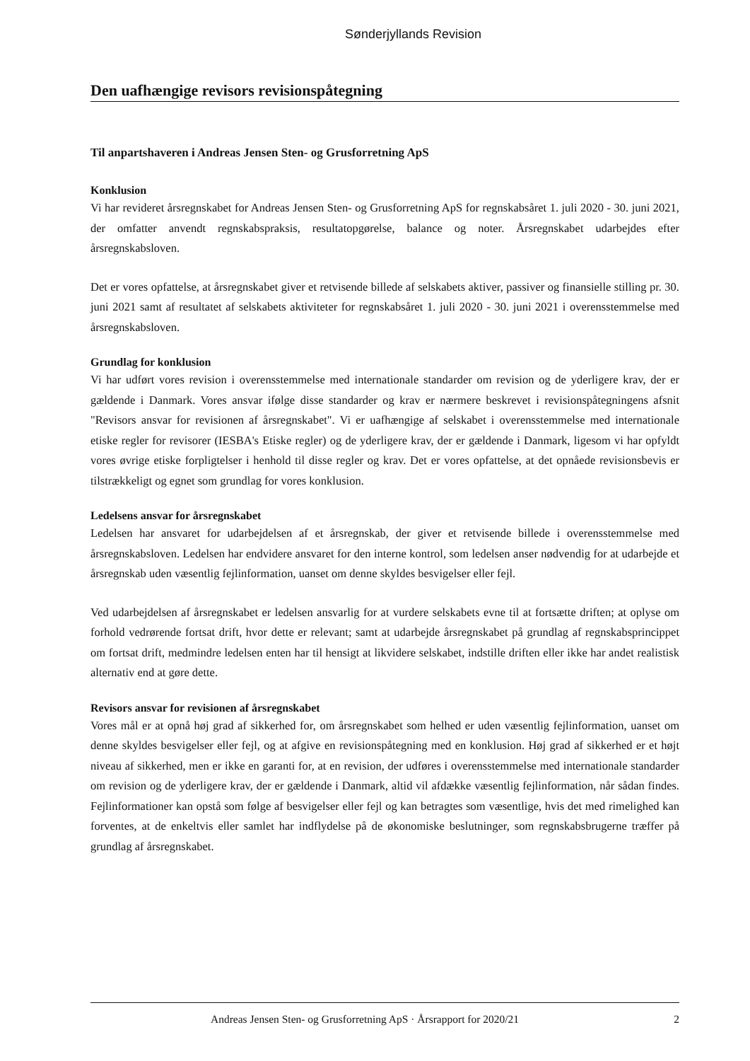Sønderjyllands Revision
Den uafhængige revisors revisionspåtegning
Til anpartshaveren i Andreas Jensen Sten- og Grusforretning ApS
Konklusion
Vi har revideret årsregnskabet for Andreas Jensen Sten- og Grusforretning ApS for regnskabsåret 1. juli 2020 - 30. juni 2021, der omfatter anvendt regnskabspraksis, resultatopgørelse, balance og noter. Årsregnskabet udarbejdes efter årsregnskabsloven.
Det er vores opfattelse, at årsregnskabet giver et retvisende billede af selskabets aktiver, passiver og finansielle stilling pr. 30. juni 2021 samt af resultatet af selskabets aktiviteter for regnskabsåret 1. juli 2020 - 30. juni 2021 i overensstemmelse med årsregnskabsloven.
Grundlag for konklusion
Vi har udført vores revision i overensstemmelse med internationale standarder om revision og de yderligere krav, der er gældende i Danmark. Vores ansvar ifølge disse standarder og krav er nærmere beskrevet i revisionspåtegningens afsnit "Revisors ansvar for revisionen af årsregnskabet". Vi er uafhængige af selskabet i overensstemmelse med internationale etiske regler for revisorer (IESBA's Etiske regler) og de yderligere krav, der er gældende i Danmark, ligesom vi har opfyldt vores øvrige etiske forpligtelser i henhold til disse regler og krav. Det er vores opfattelse, at det opnåede revisionsbevis er tilstrækkeligt og egnet som grundlag for vores konklusion.
Ledelsens ansvar for årsregnskabet
Ledelsen har ansvaret for udarbejdelsen af et årsregnskab, der giver et retvisende billede i overensstemmelse med årsregnskabsloven. Ledelsen har endvidere ansvaret for den interne kontrol, som ledelsen anser nødvendig for at udarbejde et årsregnskab uden væsentlig fejlinformation, uanset om denne skyldes besvigelser eller fejl.
Ved udarbejdelsen af årsregnskabet er ledelsen ansvarlig for at vurdere selskabets evne til at fortsætte driften; at oplyse om forhold vedrørende fortsat drift, hvor dette er relevant; samt at udarbejde årsregnskabet på grundlag af regnskabsprincippet om fortsat drift, medmindre ledelsen enten har til hensigt at likvidere selskabet, indstille driften eller ikke har andet realistisk alternativ end at gøre dette.
Revisors ansvar for revisionen af årsregnskabet
Vores mål er at opnå høj grad af sikkerhed for, om årsregnskabet som helhed er uden væsentlig fejlinformation, uanset om denne skyldes besvigelser eller fejl, og at afgive en revisionspåtegning med en konklusion. Høj grad af sikkerhed er et højt niveau af sikkerhed, men er ikke en garanti for, at en revision, der udføres i overensstemmelse med internationale standarder om revision og de yderligere krav, der er gældende i Danmark, altid vil afdække væsentlig fejlinformation, når sådan findes. Fejlinformationer kan opstå som følge af besvigelser eller fejl og kan betragtes som væsentlige, hvis det med rimelighed kan forventes, at de enkeltvis eller samlet har indflydelse på de økonomiske beslutninger, som regnskabsbrugerne træffer på grundlag af årsregnskabet.
Andreas Jensen Sten- og Grusforretning ApS · Årsrapport for 2020/21 2